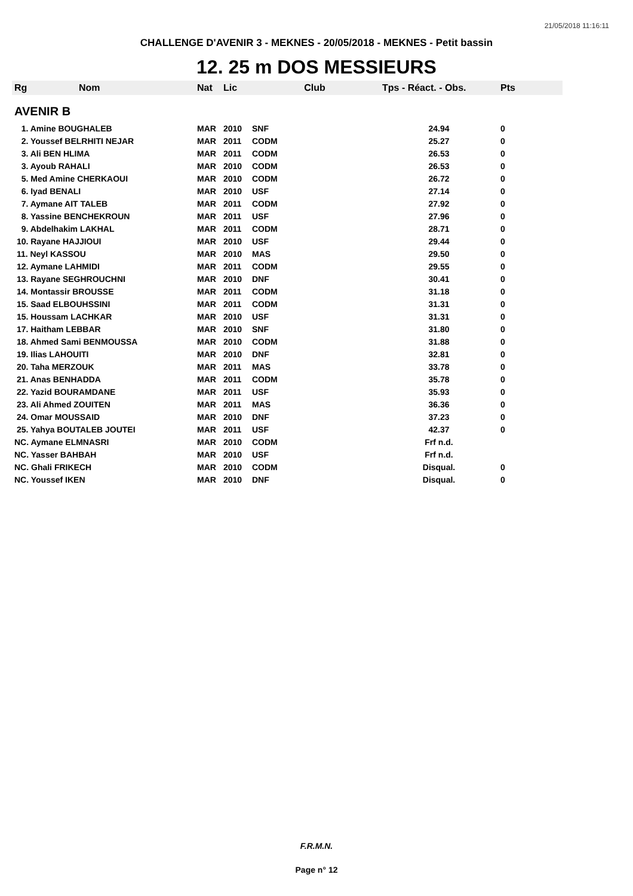21/05/2018 11:16:11
CHALLENGE D'AVENIR 3 - MEKNES - 20/05/2018 - MEKNES - Petit bassin
12. 25 m DOS MESSIEURS
| Rg | Nom | Nat | Lic | Club | Tps - Réact. - Obs. | Pts |
| --- | --- | --- | --- | --- | --- | --- |
| AVENIR B | | | | | | |
| 1. Amine BOUGHALEB | | MAR | 2010 | SNF | 24.94 | 0 |
| 2. Youssef BELRHITI NEJAR | | MAR | 2011 | CODM | 25.27 | 0 |
| 3. Ali BEN HLIMA | | MAR | 2011 | CODM | 26.53 | 0 |
| 3. Ayoub RAHALI | | MAR | 2010 | CODM | 26.53 | 0 |
| 5. Med Amine CHERKAOUI | | MAR | 2010 | CODM | 26.72 | 0 |
| 6. Iyad BENALI | | MAR | 2010 | USF | 27.14 | 0 |
| 7. Aymane AIT TALEB | | MAR | 2011 | CODM | 27.92 | 0 |
| 8. Yassine BENCHEKROUN | | MAR | 2011 | USF | 27.96 | 0 |
| 9. Abdelhakim LAKHAL | | MAR | 2011 | CODM | 28.71 | 0 |
| 10. Rayane HAJJIOUI | | MAR | 2010 | USF | 29.44 | 0 |
| 11. Neyl KASSOU | | MAR | 2010 | MAS | 29.50 | 0 |
| 12. Aymane LAHMIDI | | MAR | 2011 | CODM | 29.55 | 0 |
| 13. Rayane SEGHROUCHNI | | MAR | 2010 | DNF | 30.41 | 0 |
| 14. Montassir BROUSSE | | MAR | 2011 | CODM | 31.18 | 0 |
| 15. Saad ELBOUHSSINI | | MAR | 2011 | CODM | 31.31 | 0 |
| 15. Houssam LACHKAR | | MAR | 2010 | USF | 31.31 | 0 |
| 17. Haitham LEBBAR | | MAR | 2010 | SNF | 31.80 | 0 |
| 18. Ahmed Sami BENMOUSSA | | MAR | 2010 | CODM | 31.88 | 0 |
| 19. Ilias LAHOUITI | | MAR | 2010 | DNF | 32.81 | 0 |
| 20. Taha MERZOUK | | MAR | 2011 | MAS | 33.78 | 0 |
| 21. Anas BENHADDA | | MAR | 2011 | CODM | 35.78 | 0 |
| 22. Yazid BOURAMDANE | | MAR | 2011 | USF | 35.93 | 0 |
| 23. Ali Ahmed ZOUITEN | | MAR | 2011 | MAS | 36.36 | 0 |
| 24. Omar MOUSSAID | | MAR | 2010 | DNF | 37.23 | 0 |
| 25. Yahya BOUTALEB JOUTEI | | MAR | 2011 | USF | 42.37 | 0 |
| NC. Aymane ELMNASRI | | MAR | 2010 | CODM | Frf n.d. | |
| NC. Yasser BAHBAH | | MAR | 2010 | USF | Frf n.d. | |
| NC. Ghali FRIKECH | | MAR | 2010 | CODM | Disqual. | 0 |
| NC. Youssef IKEN | | MAR | 2010 | DNF | Disqual. | 0 |
F.R.M.N.
Page n° 12